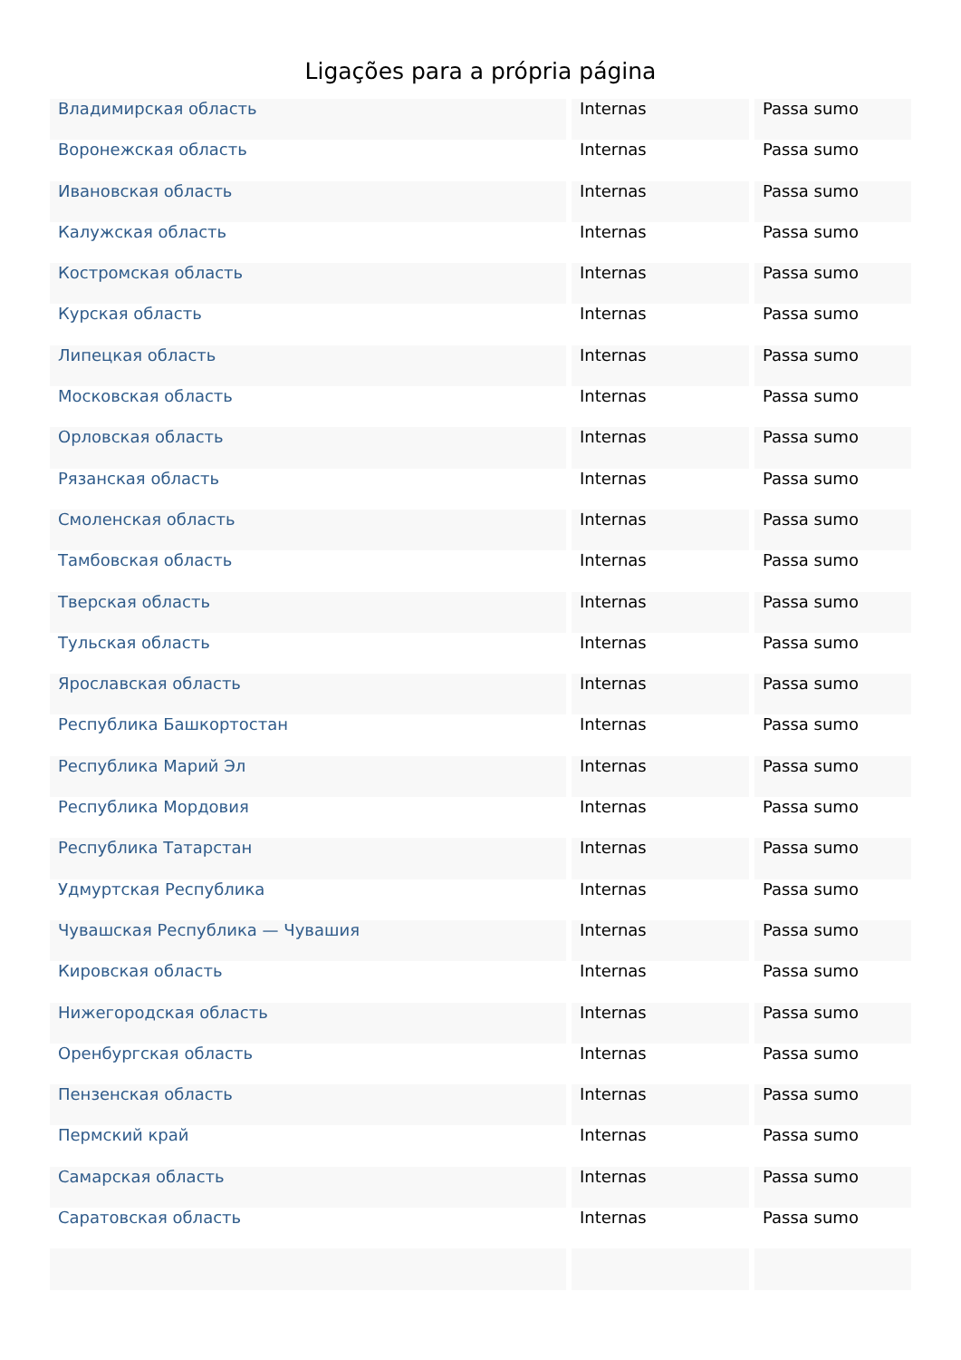Ligações para a própria página
| Владимирская область | Internas | Passa sumo |
| Воронежская область | Internas | Passa sumo |
| Ивановская область | Internas | Passa sumo |
| Калужская область | Internas | Passa sumo |
| Костромская область | Internas | Passa sumo |
| Курская область | Internas | Passa sumo |
| Липецкая область | Internas | Passa sumo |
| Московская область | Internas | Passa sumo |
| Орловская область | Internas | Passa sumo |
| Рязанская область | Internas | Passa sumo |
| Смоленская область | Internas | Passa sumo |
| Тамбовская область | Internas | Passa sumo |
| Тверская область | Internas | Passa sumo |
| Тульская область | Internas | Passa sumo |
| Ярославская область | Internas | Passa sumo |
| Республика Башкортостан | Internas | Passa sumo |
| Республика Марий Эл | Internas | Passa sumo |
| Республика Мордовия | Internas | Passa sumo |
| Республика Татарстан | Internas | Passa sumo |
| Удмуртская Республика | Internas | Passa sumo |
| Чувашская Республика — Чувашия | Internas | Passa sumo |
| Кировская область | Internas | Passa sumo |
| Нижегородская область | Internas | Passa sumo |
| Оренбургская область | Internas | Passa sumo |
| Пензенская область | Internas | Passa sumo |
| Пермский край | Internas | Passa sumo |
| Самарская область | Internas | Passa sumo |
| Саратовская область | Internas | Passa sumo |